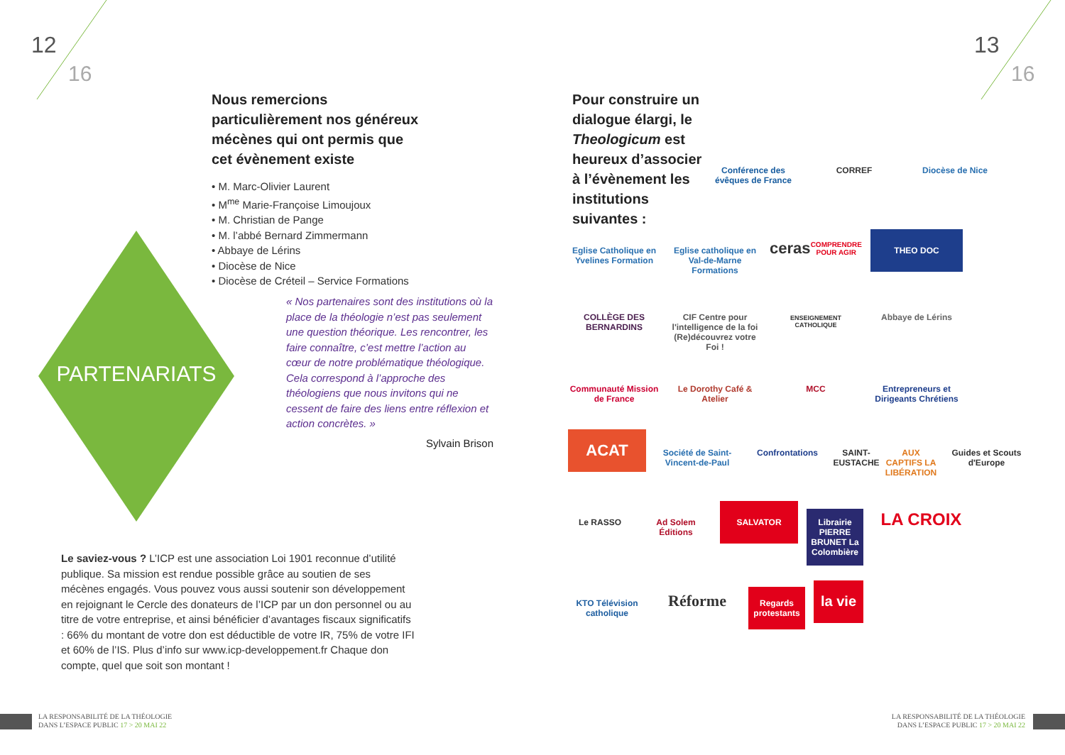12
16
13
16
Nous remercions particulièrement nos généreux mécènes qui ont permis que cet évènement existe
• M. Marc-Olivier Laurent
• M<sup>me</sup> Marie-Françoise Limoujoux
• M. Christian de Pange
• M. l’abbé Bernard Zimmermann
• Abbaye de Lérins
• Diocèse de Nice
• Diocèse de Créteil – Service Formations
PARTENARIATS
« Nos partenaires sont des institutions où la place de la théologie n’est pas seulement une question théorique. Les rencontrer, les faire connaître, c’est mettre l’action au cœur de notre problématique théologique. Cela correspond à l’approche des théologiens que nous invitons qui ne cessent de faire des liens entre réflexion et action concrètes. »
Sylvain Brison
Le saviez-vous ? L’ICP est une association Loi 1901 reconnue d’utilité publique. Sa mission est rendue possible grâce au soutien de ses mécènes engagés. Vous pouvez vous aussi soutenir son développement en rejoignant le Cercle des donateurs de l’ICP par un don personnel ou au titre de votre entreprise, et ainsi bénéficier d’avantages fiscaux significatifs : 66% du montant de votre don est déductible de votre IR, 75% de votre IFI et 60% de l’IS. Plus d’info sur www.icp-developpement.fr Chaque don compte, quel que soit son montant !
Pour construire un dialogue élargi, le Theologicum est heureux d’associer à l’évènement les institutions suivantes :
Conférence des évêques de France CORREF Diocèse de Nice
Eglise Catholique en Yvelines Formation Eglise catholique en Val-de-Marne Formations ceras
COMPRENDRE POUR AGIR THEO DOC COLLÈGE DES BERNARDINS CIF Centre pour l'intelligence de la foi
(Re)découvrez votre Foi ! ENSEIGNEMENT CATHOLIQUE Abbaye de Lérins Communauté Mission de France Le Dorothy Café & Atelier MCC Entrepreneurs et Dirigeants Chrétiens ACAT Société de Saint-Vincent-de-Paul Confrontations SAINT-EUSTACHE AUX CAPTIFS LA LIBÉRATION Guides et Scouts d'Europe Le RASSO Ad Solem Éditions SALVATOR Librairie PIERRE BRUNET La Colombière LA CROIX KTO Télévision catholique Réforme Regards protestants la vie
LA RESPONSABILITÉ DE LA THÉOLOGIE
DANS L’ESPACE PUBLIC 17 > 20 MAI 22
LA RESPONSABILITÉ DE LA THÉOLOGIE
DANS L’ESPACE PUBLIC 17 > 20 MAI 22